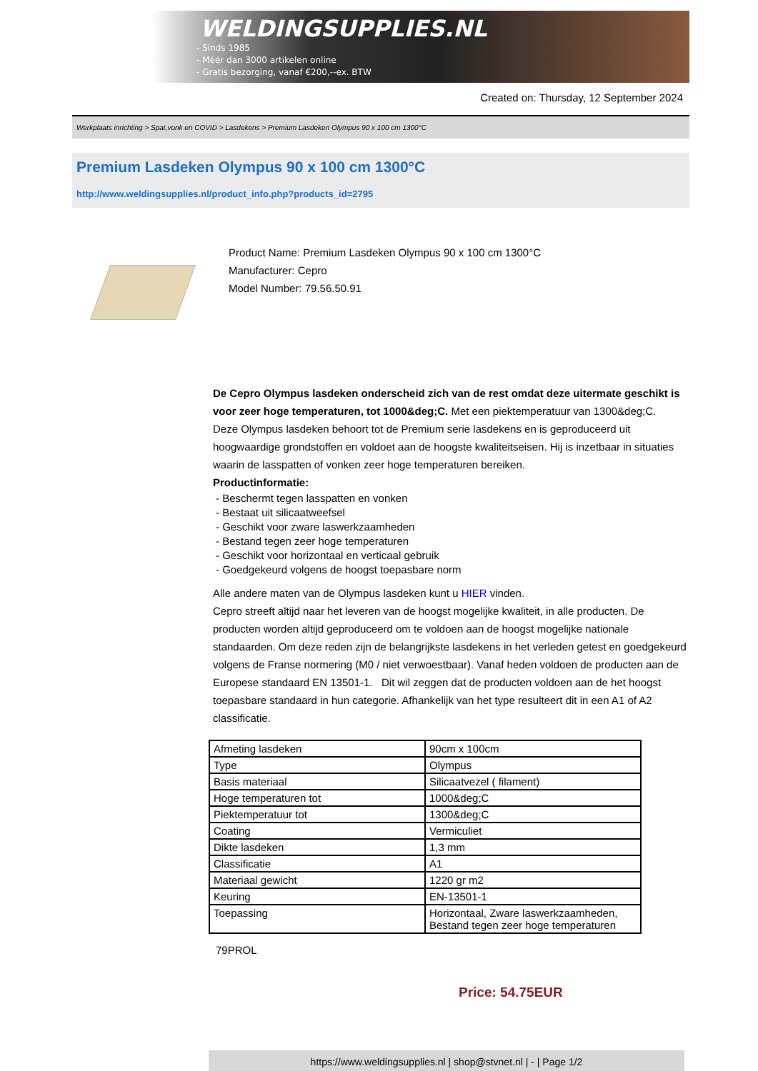WELDINGSUPPLIES.NL
- Sinds 1985
- Méér dan 3000 artikelen online
- Gratis bezorging, vanaf €200,--ex. BTW
Created on: Thursday, 12 September 2024
Werkplaats inrichting > Spat,vonk en COVID > Lasdekens > Premium Lasdeken Olympus 90 x 100 cm 1300°C
Premium Lasdeken Olympus 90 x 100 cm 1300°C
http://www.weldingsupplies.nl/product_info.php?products_id=2795
Product Name: Premium Lasdeken Olympus 90 x 100 cm 1300°C
Manufacturer: Cepro
Model Number: 79.56.50.91
De Cepro Olympus lasdeken onderscheid zich van de rest omdat deze uitermate geschikt is voor zeer hoge temperaturen, tot 1000&deg;C. Met een piektemperatuur van 1300&deg;C. Deze Olympus lasdeken behoort tot de Premium serie lasdekens en is geproduceerd uit hoogwaardige grondstoffen en voldoet aan de hoogste kwaliteitseisen. Hij is inzetbaar in situaties waarin de lasspatten of vonken zeer hoge temperaturen bereiken.
Productinformatie:
- Beschermt tegen lasspatten en vonken
- Bestaat uit silicaatweefsel
- Geschikt voor zware laswerkzaamheden
- Bestand tegen zeer hoge temperaturen
- Geschikt voor horizontaal en verticaal gebruik
- Goedgekeurd volgens de hoogst toepasbare norm
Alle andere maten van de Olympus lasdeken kunt u HIER vinden.
Cepro streeft altijd naar het leveren van de hoogst mogelijke kwaliteit, in alle producten. De producten worden altijd geproduceerd om te voldoen aan de hoogst mogelijke nationale standaarden. Om deze reden zijn de belangrijkste lasdekens in het verleden getest en goedgekeurd volgens de Franse normering (M0 / niet verwoestbaar). Vanaf heden voldoen de producten aan de Europese standaard EN 13501-1. Dit wil zeggen dat de producten voldoen aan de het hoogst toepasbare standaard in hun categorie. Afhankelijk van het type resulteert dit in een A1 of A2 classificatie.
| Afmeting lasdeken | 90cm x 100cm |
| Type | Olympus |
| Basis materiaal | Silicaatvezel ( filament) |
| Hoge temperaturen tot | 1000&deg;C |
| Piektemperatuur tot | 1300&deg;C |
| Coating | Vermiculiet |
| Dikte lasdeken | 1,3 mm |
| Classificatie | A1 |
| Materiaal gewicht | 1220 gr m2 |
| Keuring | EN-13501-1 |
| Toepassing | Horizontaal, Zware laswerkzaamheden, Bestand tegen zeer hoge temperaturen |
79PROL
Price: 54.75EUR
https://www.weldingsupplies.nl | shop@stvnet.nl | - | Page 1/2